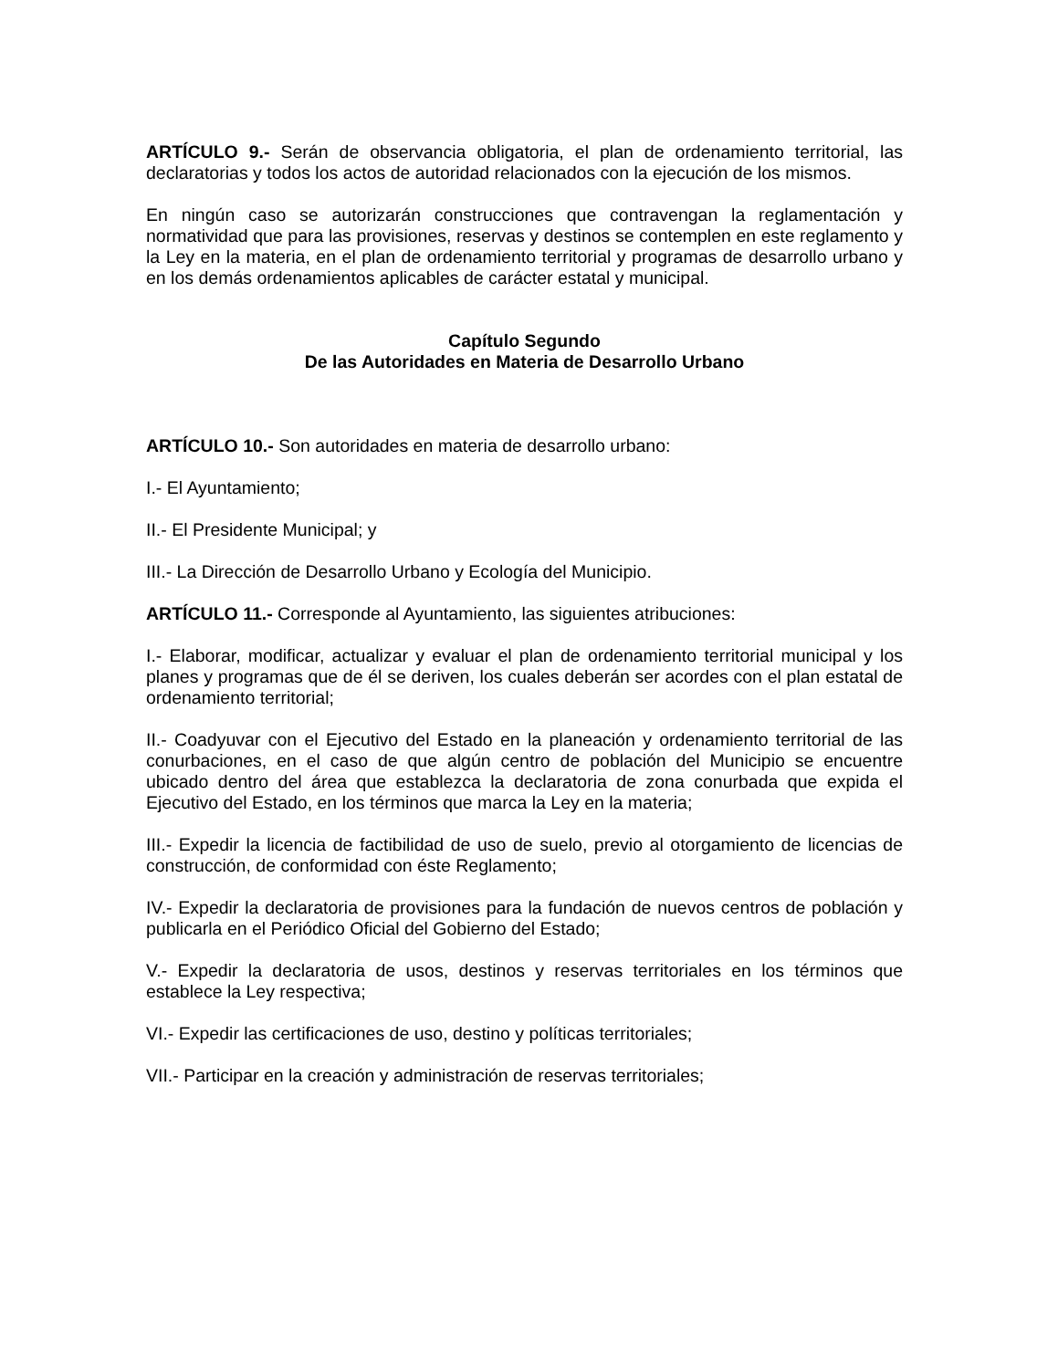ARTÍCULO 9.- Serán de observancia obligatoria, el plan de ordenamiento territorial, las declaratorias y todos los actos de autoridad relacionados con la ejecución de los mismos.
En ningún caso se autorizarán construcciones que contravengan la reglamentación y normatividad que para las provisiones, reservas y destinos se contemplen en este reglamento y la Ley en la materia, en el plan de ordenamiento territorial y programas de desarrollo urbano y en los demás ordenamientos aplicables de carácter estatal y municipal.
Capítulo Segundo
De las Autoridades en Materia de Desarrollo Urbano
ARTÍCULO 10.- Son autoridades en materia de desarrollo urbano:
I.- El Ayuntamiento;
II.- El Presidente Municipal; y
III.- La Dirección de Desarrollo Urbano y Ecología del Municipio.
ARTÍCULO 11.- Corresponde al Ayuntamiento, las siguientes atribuciones:
I.- Elaborar, modificar, actualizar y evaluar el plan de ordenamiento territorial municipal y los planes y programas que de él se deriven, los cuales deberán ser acordes con el plan estatal de ordenamiento territorial;
II.- Coadyuvar con el Ejecutivo del Estado en la planeación y ordenamiento territorial de las conurbaciones, en el caso de que algún centro de población del Municipio se encuentre ubicado dentro del área que establezca la declaratoria de zona conurbada que expida el Ejecutivo del Estado, en los términos que marca la Ley en la materia;
III.- Expedir la licencia de factibilidad de uso de suelo, previo al otorgamiento de licencias de construcción, de conformidad con éste Reglamento;
IV.- Expedir la declaratoria de provisiones para la fundación de nuevos centros de población y publicarla en el Periódico Oficial del Gobierno del Estado;
V.- Expedir la declaratoria de usos, destinos y reservas territoriales en los términos que establece la Ley respectiva;
VI.- Expedir las certificaciones de uso, destino y políticas territoriales;
VII.- Participar en la creación y administración de reservas territoriales;